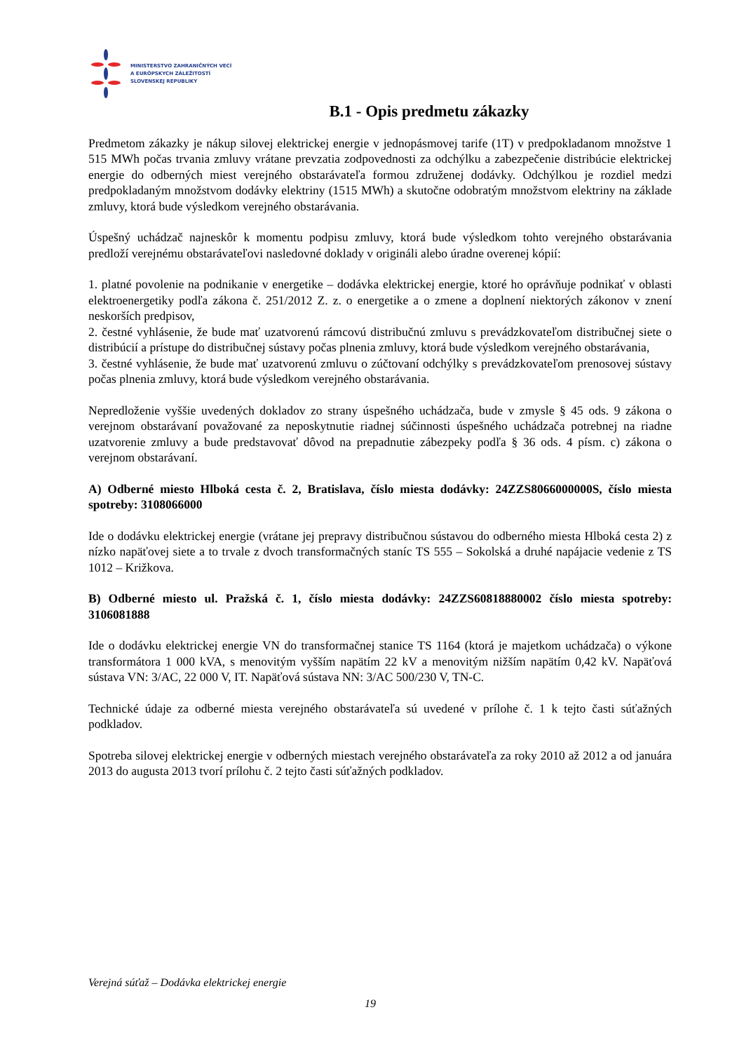MINISTERSTVO ZAHRANIČNÝCH VECÍ
A EURÓPSKYCH ZÁLEŽITOSTÍ
SLOVENSKEJ REPUBLIKY
B.1 - Opis predmetu zákazky
Predmetom zákazky je nákup silovej elektrickej energie v jednopásmovej tarife (1T) v predpokladanom množstve 1 515 MWh počas trvania zmluvy vrátane prevzatia zodpovednosti za odchýlku a zabezpečenie distribúcie elektrickej energie do odberných miest verejného obstarávateľa formou združenej dodávky. Odchýlkou je rozdiel medzi predpokladaným množstvom dodávky elektriny (1515 MWh) a skutočne odobratým množstvom elektriny na základe zmluvy, ktorá bude výsledkom verejného obstarávania.
Úspešný uchádzač najneskôr k momentu podpisu zmluvy, ktorá bude výsledkom tohto verejného obstarávania predloží verejnému obstarávateľovi nasledovné doklady v origináli alebo úradne overenej kópií:
1. platné povolenie na podnikanie v energetike – dodávka elektrickej energie, ktoré ho oprávňuje podnikať v oblasti elektroenergetiky podľa zákona č. 251/2012 Z. z. o energetike a o zmene a doplnení niektorých zákonov v znení neskorších predpisov,
2. čestné vyhlásenie, že bude mať uzatvorenú rámcovú distribučnú zmluvu s prevádzkovateľom distribučnej siete o distribúcií a prístupe do distribučnej sústavy počas plnenia zmluvy, ktorá bude výsledkom verejného obstarávania,
3. čestné vyhlásenie, že bude mať uzatvorenú zmluvu o zúčtovaní odchýlky s prevádzkovateľom prenosovej sústavy počas plnenia zmluvy, ktorá bude výsledkom verejného obstarávania.
Nepredloženie vyššie uvedených dokladov zo strany úspešného uchádzača, bude v zmysle § 45 ods. 9 zákona o verejnom obstarávaní považované za neposkytnutie riadnej súčinnosti úspešného uchádzača potrebnej na riadne uzatvorenie zmluvy a bude predstavovať dôvod na prepadnutie zábezpeky podľa § 36 ods. 4 písm. c) zákona o verejnom obstarávaní.
A) Odberné miesto Hlboká cesta č. 2, Bratislava, číslo miesta dodávky: 24ZZS8066000000S, číslo miesta spotreby: 3108066000
Ide o dodávku elektrickej energie (vrátane jej prepravy distribučnou sústavou do odberného miesta Hlboká cesta 2) z nízko napäťovej siete a to trvale z dvoch transformačných staníc TS 555 – Sokolská a druhé napájacie vedenie z TS 1012 – Križkova.
B) Odberné miesto ul. Pražská č. 1, číslo miesta dodávky: 24ZZS60818880002 číslo miesta spotreby: 3106081888
Ide o dodávku elektrickej energie VN do transformačnej stanice TS 1164 (ktorá je majetkom uchádzača) o výkone transformátora 1 000 kVA, s menovitým vyšším napätím 22 kV a menovitým nižším napätím 0,42 kV. Napäťová sústava VN: 3/AC, 22 000 V, IT. Napäťová sústava NN: 3/AC 500/230 V, TN-C.
Technické údaje za odberné miesta verejného obstarávateľa sú uvedené v prílohe č. 1 k tejto časti súťažných podkladov.
Spotreba silovej elektrickej energie v odberných miestach verejného obstarávateľa za roky 2010 až 2012 a od januára 2013 do augusta 2013 tvorí prílohu č. 2 tejto časti súťažných podkladov.
Verejná súťaž – Dodávka elektrickej energie
19